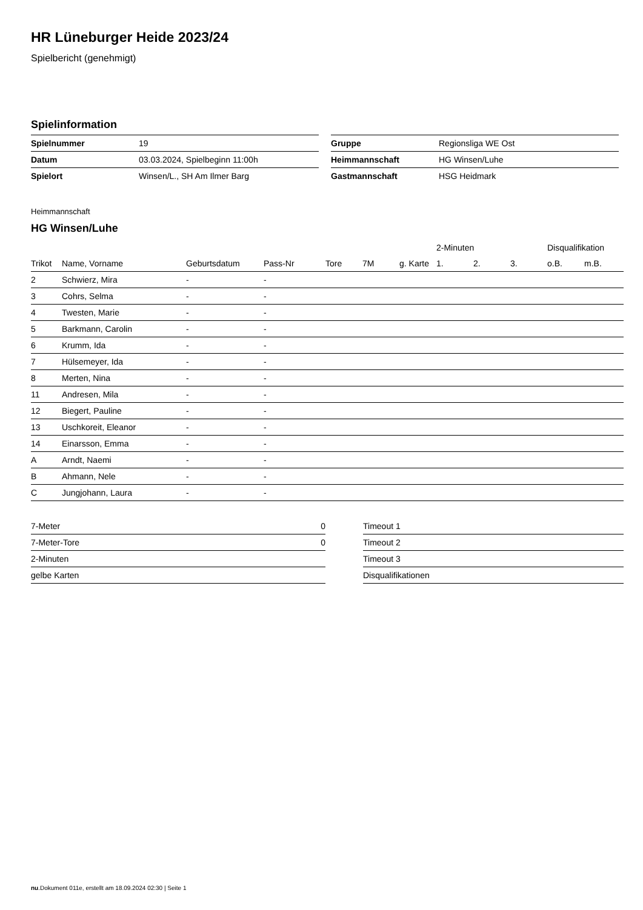HR Lüneburger Heide 2023/24
Spielbericht (genehmigt)
Spielinformation
| Spielnummer | 19 |
| Datum | 03.03.2024, Spielbeginn 11:00h |
| Spielort | Winsen/L., SH Am Ilmer Barg |
| Gruppe | Regionsliga WE Ost |
| Heimmannschaft | HG Winsen/Luhe |
| Gastmannschaft | HSG Heidmark |
Heimmannschaft
HG Winsen/Luhe
| | | | | | | | 2-Minuten | | | Disqualifikation | |
| --- | --- | --- | --- | --- | --- | --- | --- | --- | --- | --- | --- |
| Trikot | Name, Vorname | Geburtsdatum | Pass-Nr | Tore | 7M | g. Karte | 1. | 2. | 3. | o.B. | m.B. |
| 2 | Schwierz, Mira | - | - | | | | | | | | |
| 3 | Cohrs, Selma | - | - | | | | | | | | |
| 4 | Twesten, Marie | - | - | | | | | | | | |
| 5 | Barkmann, Carolin | - | - | | | | | | | | |
| 6 | Krumm, Ida | - | - | | | | | | | | |
| 7 | Hülsemeyer, Ida | - | - | | | | | | | | |
| 8 | Merten, Nina | - | - | | | | | | | | |
| 11 | Andresen, Mila | - | - | | | | | | | | |
| 12 | Biegert, Pauline | - | - | | | | | | | | |
| 13 | Uschkoreit, Eleanor | - | - | | | | | | | | |
| 14 | Einarsson, Emma | - | - | | | | | | | | |
| A | Arndt, Naemi | - | - | | | | | | | | |
| B | Ahmann, Nele | - | - | | | | | | | | |
| C | Jungjohann, Laura | - | - | | | | | | | | |
| 7-Meter | 0 |
| 7-Meter-Tore | 0 |
| 2-Minuten | |
| gelbe Karten | |
| Timeout 1 |
| Timeout 2 |
| Timeout 3 |
| Disqualifikationen |
nu.Dokument 011e, erstellt am 18.09.2024 02:30 | Seite 1